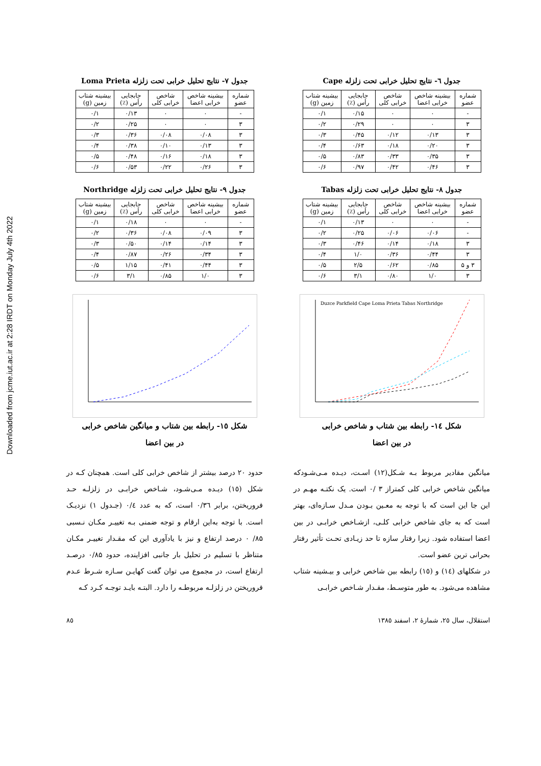Downloaded from jcme.iut.ac.ir at 2:28 IRDT on Monday July 4th 2022
جدول ٦- نتایج تحلیل خرابی تحت زلزله Cape
| شماره عضو | بیشینه شاخص خرابی اعضا | شاخص خرابی کلی | جابجایی رأس (٪) | بیشینه شتاب زمین (g) |
| --- | --- | --- | --- | --- |
| - | ۰ | ۰ | ۰/۱۵ | ۰/۱ |
| ۳ | ۰ | ۰ | ۰/۲۹ | ۰/۲ |
| ۳ | ۰/۱۳ | ۰/۱۲ | ۰/۴۵ | ۰/۳ |
| ۳ | ۰/۲۰ | ۰/۱۸ | ۰/۶۳ | ۰/۴ |
| ۳ | ۰/۳۵ | ۰/۳۳ | ۰/۸۳ | ۰/۵ |
| ۳ | ۰/۴۶ | ۰/۴۲ | ۰/۹۷ | ۰/۶ |
جدول ٧- نتایج تحلیل خرابی تحت زلزله Loma Prieta
| شماره عضو | بیشینه شاخص خرابی اعضا | شاخص خرابی کلی | جابجایی رأس (٪) | بیشینه شتاب زمین (g) |
| --- | --- | --- | --- | --- |
| - | ۰ | ۰ | ۰/۱۳ | ۰/۱ |
| ۳ | ۰ | ۰ | ۰/۲۵ | ۰/۲ |
| ۳ | ۰/۰۸ | ۰/۰۸ | ۰/۳۶ | ۰/۳ |
| ۳ | ۰/۱۳ | ۰/۱۰ | ۰/۳۸ | ۰/۴ |
| ۳ | ۰/۱۸ | ۰/۱۶ | ۰/۴۸ | ۰/۵ |
| ۳ | ۰/۲۶ | ۰/۲۲ | ۰/۵۳ | ۰/۶ |
جدول ٨- نتایج تحلیل خرابی تحت زلزله Tabas
| شماره عضو | بیشینه شاخص خرابی اعضا | شاخص خرابی کلی | جابجایی رأس (٪) | بیشینه شتاب زمین (g) |
| --- | --- | --- | --- | --- |
| - | ۰ | ۰ | ۰/۱۳ | ۰/۱ |
| - | ۰/۰۶ | ۰/۰۶ | ۰/۲۵ | ۰/۲ |
| ۳ | ۰/۱۸ | ۰/۱۴ | ۰/۴۶ | ۰/۳ |
| ۳ | ۰/۴۴ | ۰/۳۶ | ۱/۰ | ۰/۴ |
| ۳ و ۵ | ۰/۸۵ | ۰/۶۲ | ۲/۵ | ۰/۵ |
| ۳ | ۱/۰ | ۰/۸۰ | ۳/۱ | ۰/۶ |
جدول ٩- نتایج تحلیل خرابی تحت زلزله Northridge
| شماره عضو | بیشینه شاخص خرابی اعضا | شاخص خرابی کلی | جابجایی رأس (٪) | بیشینه شتاب زمین (g) |
| --- | --- | --- | --- | --- |
| - | ۰ | ۰ | ۰/۱۸ | ۰/۱ |
| ۳ | ۰/۰۹ | ۰/۰۸ | ۰/۳۶ | ۰/۲ |
| ۳ | ۰/۱۴ | ۰/۱۴ | ۰/۵۰ | ۰/۳ |
| ۳ | ۰/۳۴ | ۰/۲۶ | ۰/۸۷ | ۰/۴ |
| ۳ | ۰/۴۴ | ۰/۴۱ | ۱/۱۵ | ۰/۵ |
| ۳ | ۱/۰ | ۰/۸۵ | ۳/۱ | ۰/۶ |
Duzce Parkfield Cape Loma Prieta Tabas Northridge
شکل ١٤- رابطه بین شتاب و شاخص خرابی
در بین اعضا
شکل ١٥- رابطه بین شتاب و میانگین شاخص خرابی
در بین اعضا
میانگین مقادیر مربوط بـه شـکل(١٢) اسـت، دیـده مـی‌شـودکه میانگین شاخص خرابی کلی کمتراز ۳ /۰ است. یک نکتـه مهـم در این جا این است که با توجه به معـین بـودن مـدل سـازه‌ای، بهتر است که به جای شاخص خرابی کلـی، ازشـاخص خرابـی در بین اعضا استفاده شود. زیرا رفتار سازه تا حد زیـادی تحـت تأثیر رفتار بحرانی ترین عضو است.
در شکلهای (١٤) و (١٥) رابطه بین شاخص خرابی و بیـشینه شتاب مشاهده می‌شود. به طور متوسـط، مقـدار شـاخص خرابـی
حدود ٢٠ درصد بیشتر از شاخص خرابی کلی است. همچنان کـه در شکل (١٥) دیـده مـی‌شـود، شـاخص خرابـی در زلزلـه حـد فروریختن، برابر ۰/۳٦ است، که به عدد ۰/٤ (جـدول ١) نزدیـک است. با توجه به‌این ارقام و توجه ضمنی بـه تغییـر مکـان نـسبی ۸۵/ ۰ درصد ارتفاع و نیز با یادآوری این که مقـدار تغییـر مکـان متناظر با تسلیم در تحلیل بار جانبی افزاینده، حدود ۰/۸۵ درصـد ارتفاع است، در مجموع می توان گفت کهایـن سـازه شـرط عـدم فروریختن در زلزلـه مربوطـه را دارد. البتـه بایـد توجـه کـرد کـه
استقلال، سال ٢٥، شمارۀ ٢، اسفند ١٣٨٥ ٨٥